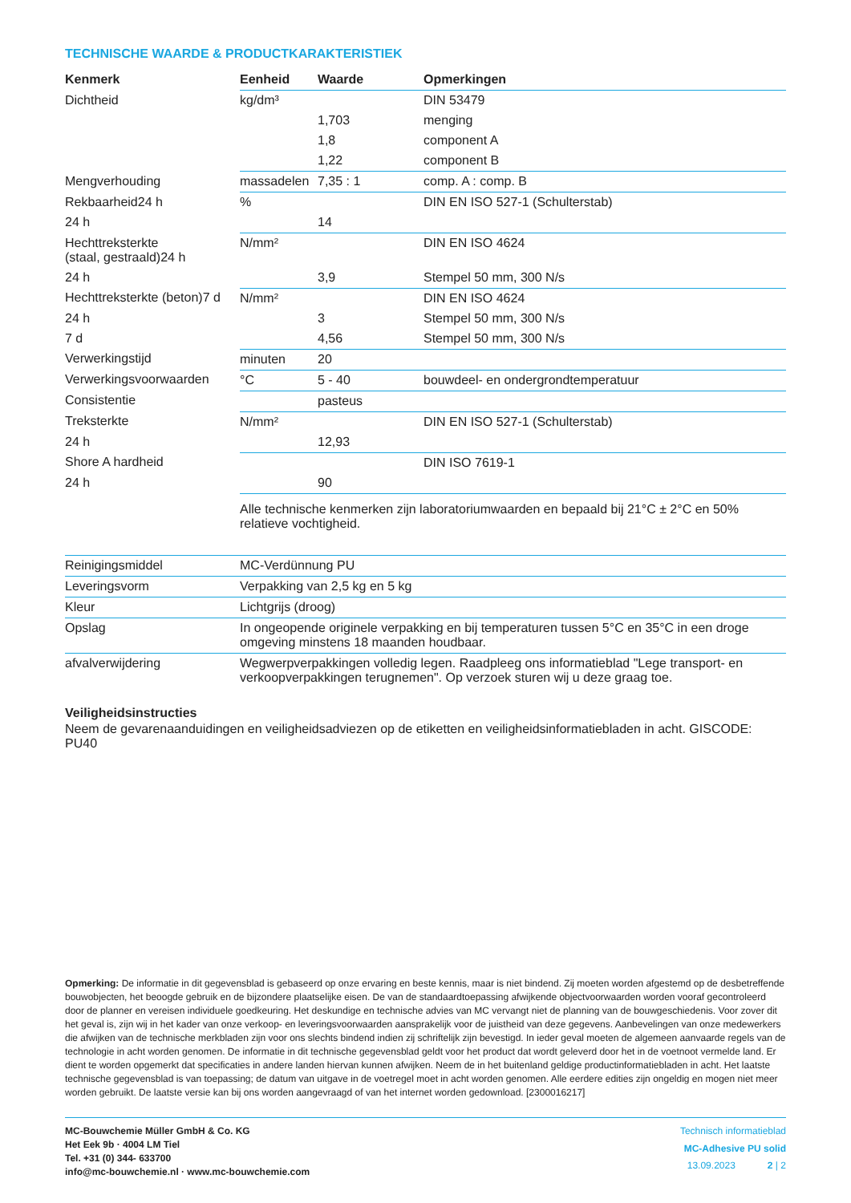TECHNISCHE WAARDE & PRODUCTKARAKTERISTIEK
| Kenmerk | Eenheid | Waarde | Opmerkingen |
| --- | --- | --- | --- |
| Dichtheid | kg/dm³ | | DIN 53479 |
| | | 1,703 | menging |
| | | 1,8 | component A |
| | | 1,22 | component B |
| Mengverhouding | massadelen | 7,35 : 1 | comp. A : comp. B |
| Rekbaarheid24 h | % | | DIN EN ISO 527-1 (Schulterstab) |
| 24 h | | 14 | |
| Hechttreksterkte (staal, gestraald)24 h | N/mm² | | DIN EN ISO 4624 |
| 24 h | | 3,9 | Stempel 50 mm, 300 N/s |
| Hechttreksterkte (beton)7 d | N/mm² | | DIN EN ISO 4624 |
| 24 h | | 3 | Stempel 50 mm, 300 N/s |
| 7 d | | 4,56 | Stempel 50 mm, 300 N/s |
| Verwerkingstijd | minuten | 20 | |
| Verwerkingsvoorwaarden | °C | 5 - 40 | bouwdeel- en ondergrondtemperatuur |
| Consistentie | | pasteus | |
| Treksterkte | N/mm² | | DIN EN ISO 527-1 (Schulterstab) |
| 24 h | | 12,93 | |
| Shore A hardheid | | | DIN ISO 7619-1 |
| 24 h | | 90 | |
| | Alle technische kenmerken zijn laboratoriumwaarden en bepaald bij 21°C ± 2°C en 50% relatieve vochtigheid. | | |
| Reinigingsmiddel | MC-Verdünnung PU |
| Leveringsvorm | Verpakking van 2,5 kg en 5 kg |
| Kleur | Lichtgrijs (droog) |
| Opslag | In ongeopende originele verpakking en bij temperaturen tussen 5°C en 35°C in een droge omgeving minstens 18 maanden houdbaar. |
| afvalverwijdering | Wegwerpverpakkingen volledig legen. Raadpleeg ons informatieblad "Lege transport- en verkoopverpakkingen terugnemen". Op verzoek sturen wij u deze graag toe. |
Veiligheidsinstructies
Neem de gevarenaanduidingen en veiligheidsadviezen op de etiketten en veiligheidsinformatiebladen in acht. GISCODE: PU40
Opmerking: De informatie in dit gegevensblad is gebaseerd op onze ervaring en beste kennis, maar is niet bindend. Zij moeten worden afgestemd op de desbetreffende bouwobjecten, het beoogde gebruik en de bijzondere plaatselijke eisen. De van de standaardtoepassing afwijkende objectvoorwaarden worden vooraf gecontroleerd door de planner en vereisen individuele goedkeuring. Het deskundige en technische advies van MC vervangt niet de planning van de bouwgeschiedenis. Voor zover dit het geval is, zijn wij in het kader van onze verkoop- en leveringsvoorwaarden aansprakelijk voor de juistheid van deze gegevens. Aanbevelingen van onze medewerkers die afwijken van de technische merkbladen zijn voor ons slechts bindend indien zij schriftelijk zijn bevestigd. In ieder geval moeten de algemeen aanvaarde regels van de technologie in acht worden genomen. De informatie in dit technische gegevensblad geldt voor het product dat wordt geleverd door het in de voetnoot vermelde land. Er dient te worden opgemerkt dat specificaties in andere landen hiervan kunnen afwijken. Neem de in het buitenland geldige productinformatiebladen in acht. Het laatste technische gegevensblad is van toepassing; de datum van uitgave in de voetregel moet in acht worden genomen. Alle eerdere edities zijn ongeldig en mogen niet meer worden gebruikt. De laatste versie kan bij ons worden aangevraagd of van het internet worden gedownload. [2300016217]
MC-Bouwchemie Müller GmbH & Co. KG
Het Eek 9b · 4004 LM Tiel
Tel. +31 (0) 344- 633700
info@mc-bouwchemie.nl · www.mc-bouwchemie.com
Technisch informatieblad
MC-Adhesive PU solid
13.09.2023 2 | 2